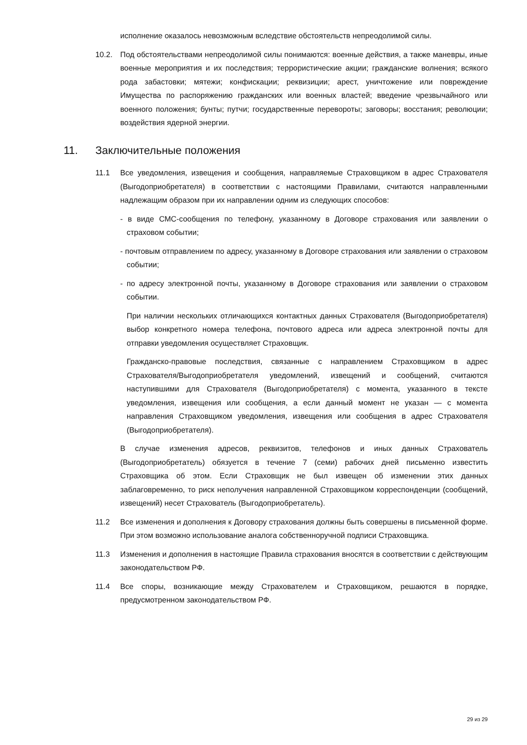исполнение оказалось невозможным вследствие обстоятельств непреодолимой силы.
10.2. Под обстоятельствами непреодолимой силы понимаются: военные действия, а также маневры, иные военные мероприятия и их последствия; террористические акции; гражданские волнения; всякого рода забастовки; мятежи; конфискации; реквизиции; арест, уничтожение или повреждение Имущества по распоряжению гражданских или военных властей; введение чрезвычайного или военного положения; бунты; путчи; государственные перевороты; заговоры; восстания; революции; воздействия ядерной энергии.
11. Заключительные положения
11.1 Все уведомления, извещения и сообщения, направляемые Страховщиком в адрес Страхователя (Выгодоприобретателя) в соответствии с настоящими Правилами, считаются направленными надлежащим образом при их направлении одним из следующих способов:
- в виде СМС-сообщения по телефону, указанному в Договоре страхования или заявлении о страховом событии;
- почтовым отправлением по адресу, указанному в Договоре страхования или заявлении о страховом событии;
- по адресу электронной почты, указанному в Договоре страхования или заявлении о страховом событии.
При наличии нескольких отличающихся контактных данных Страхователя (Выгодоприобретателя) выбор конкретного номера телефона, почтового адреса или адреса электронной почты для отправки уведомления осуществляет Страховщик.
Гражданско-правовые последствия, связанные с направлением Страховщиком в адрес Страхователя/Выгодоприобретателя уведомлений, извещений и сообщений, считаются наступившими для Страхователя (Выгодоприобретателя) с момента, указанного в тексте уведомления, извещения или сообщения, а если данный момент не указан — с момента направления Страховщиком уведомления, извещения или сообщения в адрес Страхователя (Выгодоприобретателя).
В случае изменения адресов, реквизитов, телефонов и иных данных Страхователь (Выгодоприобретатель) обязуется в течение 7 (семи) рабочих дней письменно известить Страховщика об этом. Если Страховщик не был извещен об изменении этих данных заблаговременно, то риск неполучения направленной Страховщиком корреспонденции (сообщений, извещений) несет Страхователь (Выгодоприобретатель).
11.2 Все изменения и дополнения к Договору страхования должны быть совершены в письменной форме. При этом возможно использование аналога собственноручной подписи Страховщика.
11.3 Изменения и дополнения в настоящие Правила страхования вносятся в соответствии с действующим законодательством РФ.
11.4 Все споры, возникающие между Страхователем и Страховщиком, решаются в порядке, предусмотренном законодательством РФ.
29 из 29